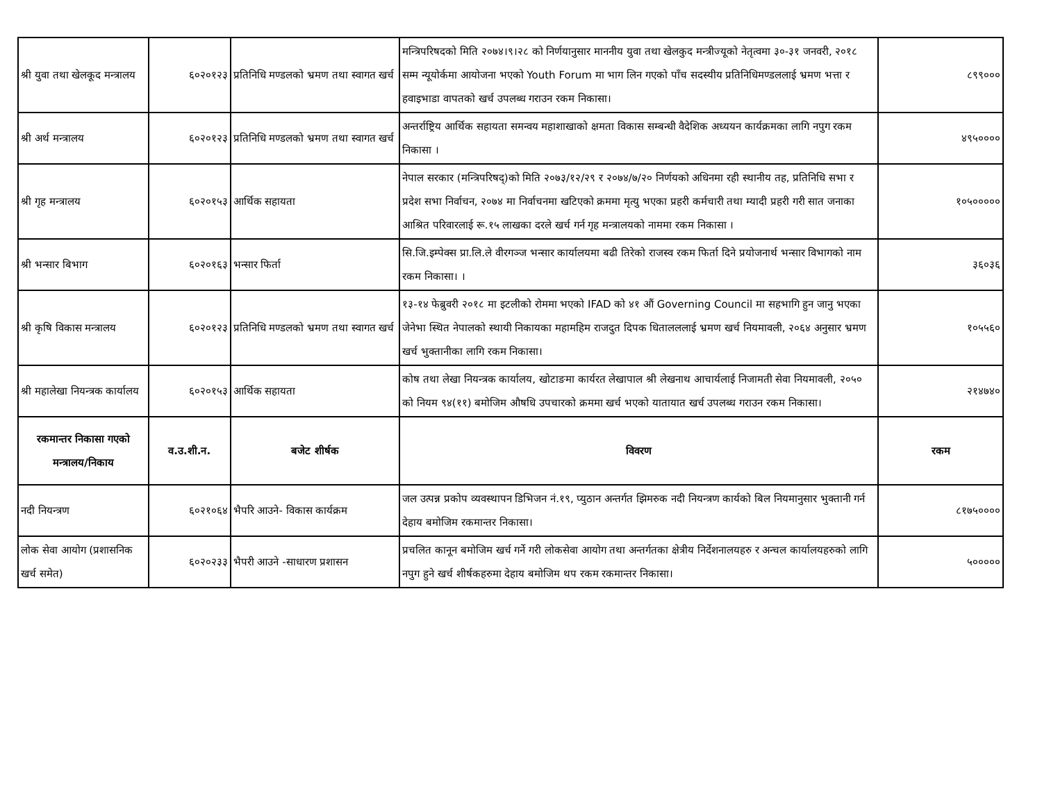| श्री युवा तथा खेलकूद मन्त्रालय | ६०२०१२३ | प्रतिनिधि मण्डलको भ्रमण तथा स्वागत खर्च | मन्त्रिपरिषदको मिति २०७४।९।२८ को निर्णयानुसार माननीय युवा तथा खेलकुद मन्त्रीज्यूको नेतृत्वमा ३०-३१ जनवरी, २०१८ सम्म न्यूयोर्कमा आयोजना भएको Youth Forum मा भाग लिन गएको पाँच सदस्यीय प्रतिनिधिमण्डललाई भ्रमण भत्ता र हवाइभाडा वापतको खर्च उपलब्ध गराउन रकम निकासा। | ८९९००० |
| श्री अर्थ मन्त्रालय | ६०२०१२३ | प्रतिनिधि मण्डलको भ्रमण तथा स्वागत खर्च | अन्तर्राष्ट्रिय आर्थिक सहायता समन्वय महाशाखाको क्षमता विकास सम्बन्धी वैदेशिक अध्ययन कार्यक्रमका लागि नपुग रकम निकासा । | ४९५०००० |
| श्री गृह मन्त्रालय | ६०२०१५३ | आर्थिक सहायता | नेपाल सरकार (मन्त्रिपरिषद्)को मिति २०७३/१२/२९ र २०७४/७/२० निर्णयको अधिनमा रही स्थानीय तह, प्रतिनिधि सभा र प्रदेश सभा निर्वाचन, २०७४ मा निर्वाचनमा खटिएको क्रममा मृत्यु भएका प्रहरी कर्मचारी तथा म्यादी प्रहरी गरी सात जनाका आश्रित परिवारलाई रू.१५ लाखका दरले खर्च गर्न गृह मन्त्रालयको नाममा रकम निकासा । | १०५००००० |
| श्री भन्सार बिभाग | ६०२०१६३ | भन्सार फिर्ता | सि.जि.इम्पेक्स प्रा.लि.ले वीरगञ्ज भन्सार कार्यालयमा बढी तिरेको राजस्व रकम फिर्ता दिने प्रयोजनार्थ भन्सार विभागको नाम रकम निकासा। । | ३६०३६ |
| श्री कृषि विकास मन्त्रालय | ६०२०१२३ | प्रतिनिधि मण्डलको भ्रमण तथा स्वागत खर्च | १३-१४ फेब्रुवरी २०१८ मा इटलीको रोममा भएको IFAD को ४१ औं Governing Council मा सहभागि हुन जानु भएका जेनेभा स्थित नेपालको स्थायी निकायका महामहिम राजदुत दिपक धितालललाई भ्रमण खर्च नियमावली, २०६४ अनुसार भ्रमण खर्च भुक्तानीका लागि रकम निकासा। | १०५५६० |
| श्री महालेखा नियन्त्रक कार्यालय | ६०२०१५३ | आर्थिक सहायता | कोष तथा लेखा नियन्त्रक कार्यालय, खोटाङमा कार्यरत लेखापाल श्री लेखनाथ आचार्यलाई निजामती सेवा नियमावली, २०५० को नियम ९४(११) बमोजिम औषधि उपचारको क्रममा खर्च भएको यातायात खर्च उपलब्ध गराउन रकम निकासा। | २१४७४० |
| रकमान्तर निकासा गएको मन्त्रालय/निकाय | व.उ.शी.न. | बजेट शीर्षक | विवरण | रकम |
| नदी नियन्त्रण | ६०२१०६४ | भैपरि आउने- विकास कार्यक्रम | जल उत्पन्न प्रकोप व्यवस्थापन डिभिजन नं.१९, प्युठान अन्तर्गत झिमरुक नदी नियन्त्रण कार्यको बिल नियमानुसार भुक्तानी गर्न देहाय बमोजिम रकमान्तर निकासा। | ८१७५०००० |
| लोक सेवा आयोग (प्रशासनिक खर्च समेत) | ६०२०२३३ | भैपरी आउने -साधारण प्रशासन | प्रचलित कानून बमोजिम खर्च गर्ने गरी लोकसेवा आयोग तथा अन्तर्गतका क्षेत्रीय निर्देशनालयहरु र अन्चल कार्यालयहरुको लागि नपुग हुने खर्च शीर्षकहरुमा देहाय बमोजिम थप रकम रकमान्तर निकासा। | ५००००० |